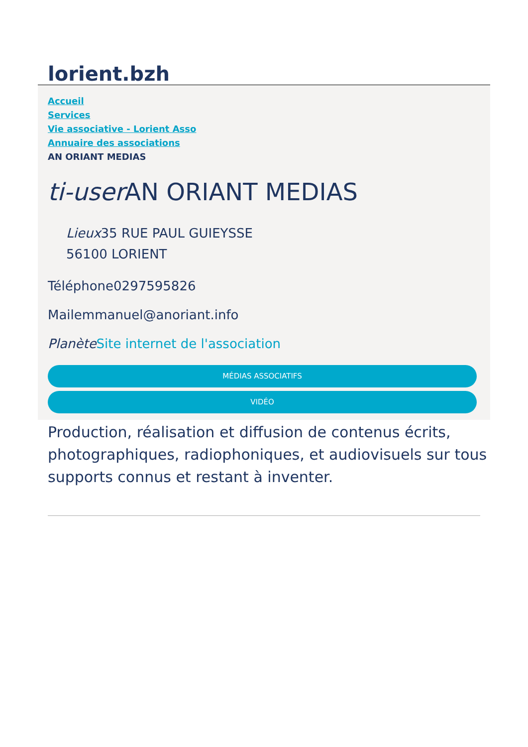lorient.bzh
Accueil
Services
Vie associative - Lorient Asso
Annuaire des associations
AN ORIANT MEDIAS
ti-user AN ORIANT MEDIAS
Lieux35 RUE PAUL GUIEYSSE
56100 LORIENT
Téléphone0297595826
Mailemmanuel@anoriant.info
Planète Site internet de l'association
MÉDIAS ASSOCIATIFS
VIDÉO
Production, réalisation et diffusion de contenus écrits, photographiques, radiophoniques, et audiovisuels sur tous supports connus et restant à inventer.